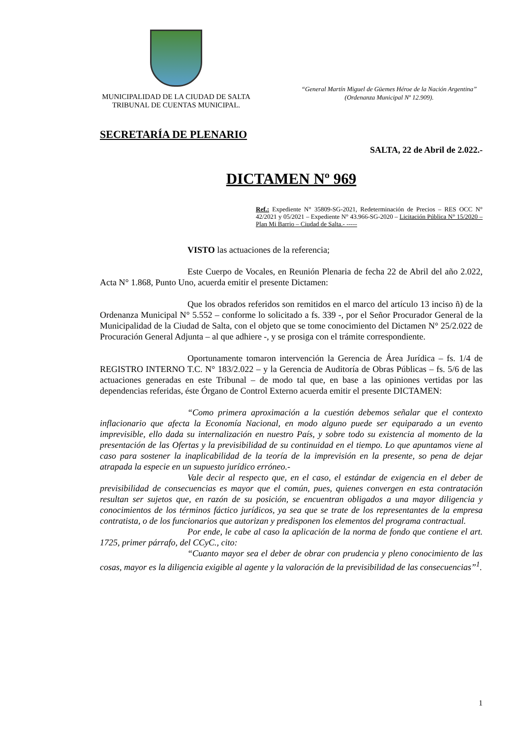MUNICIPALIDAD DE LA CIUDAD DE SALTA
TRIBUNAL DE CUENTAS MUNICIPAL.
“General Martín Miguel de Güemes Héroe de la Nación Argentina”
(Ordenanza Municipal Nº 12.909).
SECRETARÍA DE PLENARIO
SALTA, 22 de Abril de 2.022.-
DICTAMEN Nº 969
Ref.: Expediente N° 35809-SG-2021, Redeterminación de Precios – RES OCC N° 42/2021 y 05/2021 – Expediente N° 43.966-SG-2020 – Licitación Pública N° 15/2020 – Plan Mi Barrio – Ciudad de Salta.- -----
VISTO las actuaciones de la referencia;
Este Cuerpo de Vocales, en Reunión Plenaria de fecha 22 de Abril del año 2.022, Acta N° 1.868, Punto Uno, acuerda emitir el presente Dictamen:
Que los obrados referidos son remitidos en el marco del artículo 13 inciso ñ) de la Ordenanza Municipal N° 5.552 – conforme lo solicitado a fs. 339 -, por el Señor Procurador General de la Municipalidad de la Ciudad de Salta, con el objeto que se tome conocimiento del Dictamen N° 25/2.022 de Procuración General Adjunta – al que adhiere -, y se prosiga con el trámite correspondiente.
Oportunamente tomaron intervención la Gerencia de Área Jurídica – fs. 1/4 de REGISTRO INTERNO T.C. N° 183/2.022 – y la Gerencia de Auditoría de Obras Públicas – fs. 5/6 de las actuaciones generadas en este Tribunal – de modo tal que, en base a las opiniones vertidas por las dependencias referidas, éste Órgano de Control Externo acuerda emitir el presente DICTAMEN:
“Como primera aproximación a la cuestión debemos señalar que el contexto inflacionario que afecta la Economía Nacional, en modo alguno puede ser equiparado a un evento imprevisible, ello dada su internalización en nuestro País, y sobre todo su existencia al momento de la presentación de las Ofertas y la previsibilidad de su continuidad en el tiempo. Lo que apuntamos viene al caso para sostener la inaplicabilidad de la teoría de la imprevisión en la presente, so pena de dejar atrapada la especie en un supuesto jurídico erróneo.-
Vale decir al respecto que, en el caso, el estándar de exigencia en el deber de previsibilidad de consecuencias es mayor que el común, pues, quienes convergen en esta contratación resultan ser sujetos que, en razón de su posición, se encuentran obligados a una mayor diligencia y conocimientos de los términos fáctico jurídicos, ya sea que se trate de los representantes de la empresa contratista, o de los funcionarios que autorizan y predisponen los elementos del programa contractual.
Por ende, le cabe al caso la aplicación de la norma de fondo que contiene el art. 1725, primer párrafo, del CCyC., cito:
“Cuanto mayor sea el deber de obrar con prudencia y pleno conocimiento de las cosas, mayor es la diligencia exigible al agente y la valoración de la previsibilidad de las consecuencias”<sup>1</sup>.
1